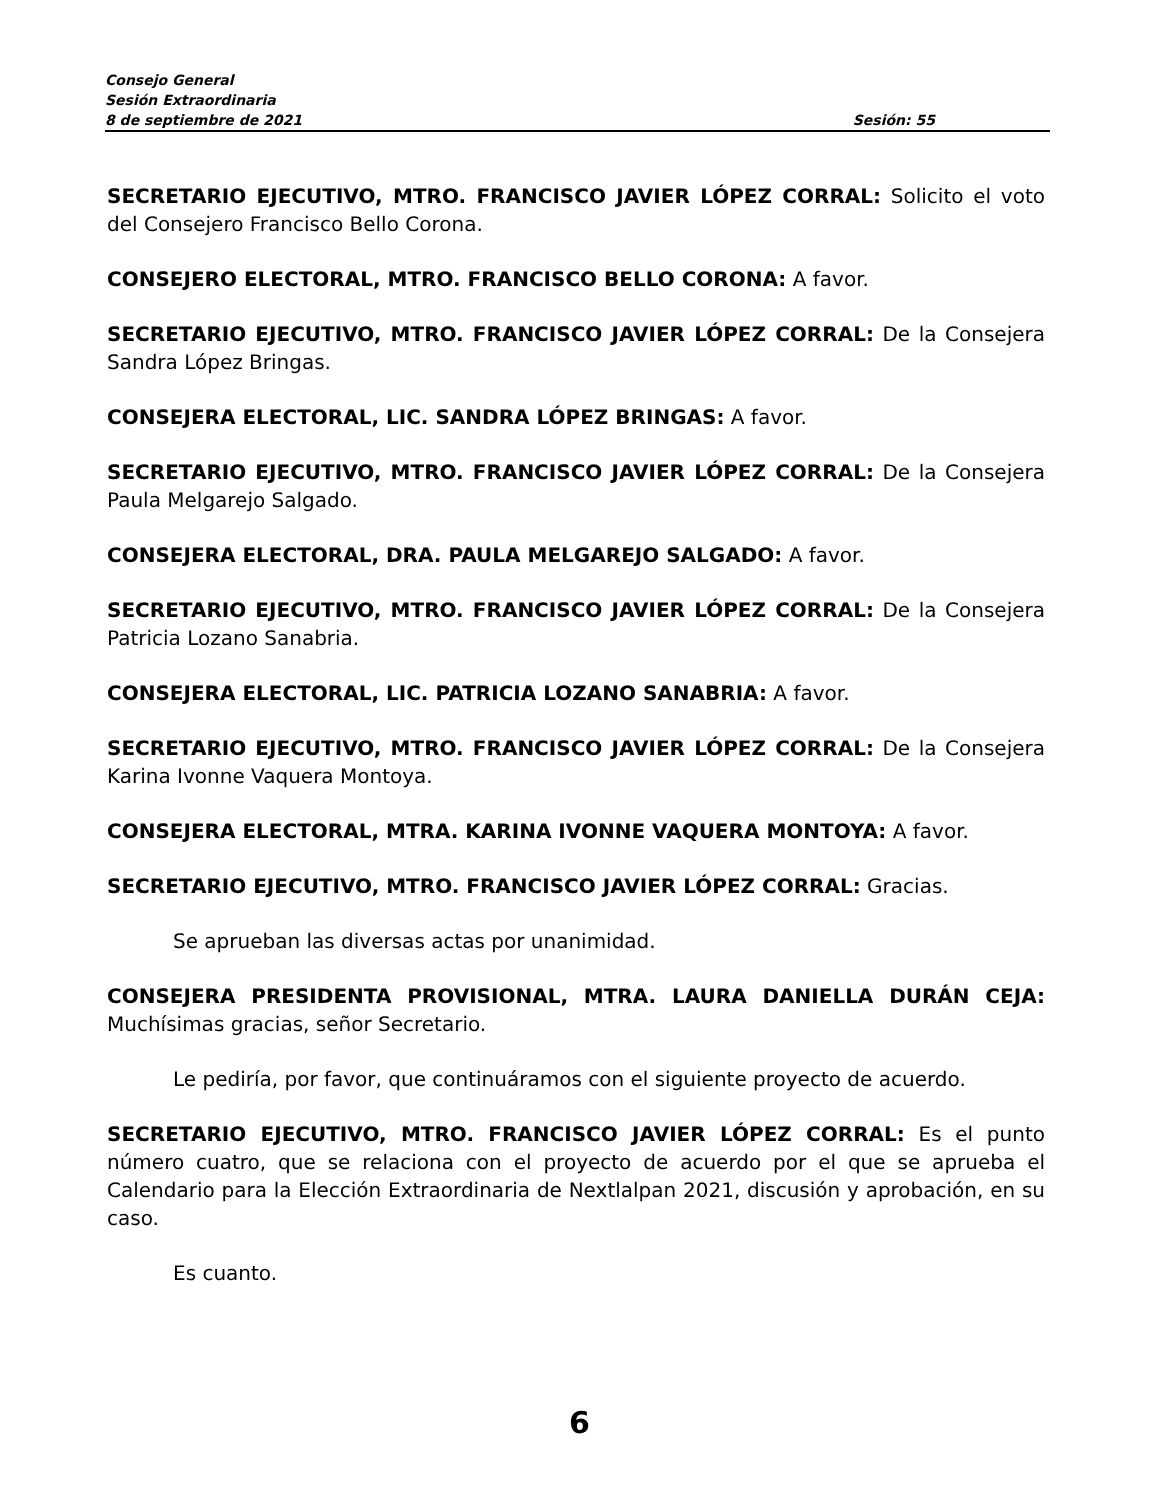Consejo General
Sesión Extraordinaria
8 de septiembre de 2021 Sesión: 55
SECRETARIO EJECUTIVO, MTRO. FRANCISCO JAVIER LÓPEZ CORRAL: Solicito el voto del Consejero Francisco Bello Corona.
CONSEJERO ELECTORAL, MTRO. FRANCISCO BELLO CORONA: A favor.
SECRETARIO EJECUTIVO, MTRO. FRANCISCO JAVIER LÓPEZ CORRAL: De la Consejera Sandra López Bringas.
CONSEJERA ELECTORAL, LIC. SANDRA LÓPEZ BRINGAS: A favor.
SECRETARIO EJECUTIVO, MTRO. FRANCISCO JAVIER LÓPEZ CORRAL: De la Consejera Paula Melgarejo Salgado.
CONSEJERA ELECTORAL, DRA. PAULA MELGAREJO SALGADO: A favor.
SECRETARIO EJECUTIVO, MTRO. FRANCISCO JAVIER LÓPEZ CORRAL: De la Consejera Patricia Lozano Sanabria.
CONSEJERA ELECTORAL, LIC. PATRICIA LOZANO SANABRIA: A favor.
SECRETARIO EJECUTIVO, MTRO. FRANCISCO JAVIER LÓPEZ CORRAL: De la Consejera Karina Ivonne Vaquera Montoya.
CONSEJERA ELECTORAL, MTRA. KARINA IVONNE VAQUERA MONTOYA: A favor.
SECRETARIO EJECUTIVO, MTRO. FRANCISCO JAVIER LÓPEZ CORRAL: Gracias.
Se aprueban las diversas actas por unanimidad.
CONSEJERA PRESIDENTA PROVISIONAL, MTRA. LAURA DANIELLA DURÁN CEJA: Muchísimas gracias, señor Secretario.
Le pediría, por favor, que continuáramos con el siguiente proyecto de acuerdo.
SECRETARIO EJECUTIVO, MTRO. FRANCISCO JAVIER LÓPEZ CORRAL: Es el punto número cuatro, que se relaciona con el proyecto de acuerdo por el que se aprueba el Calendario para la Elección Extraordinaria de Nextlalpan 2021, discusión y aprobación, en su caso.
Es cuanto.
6